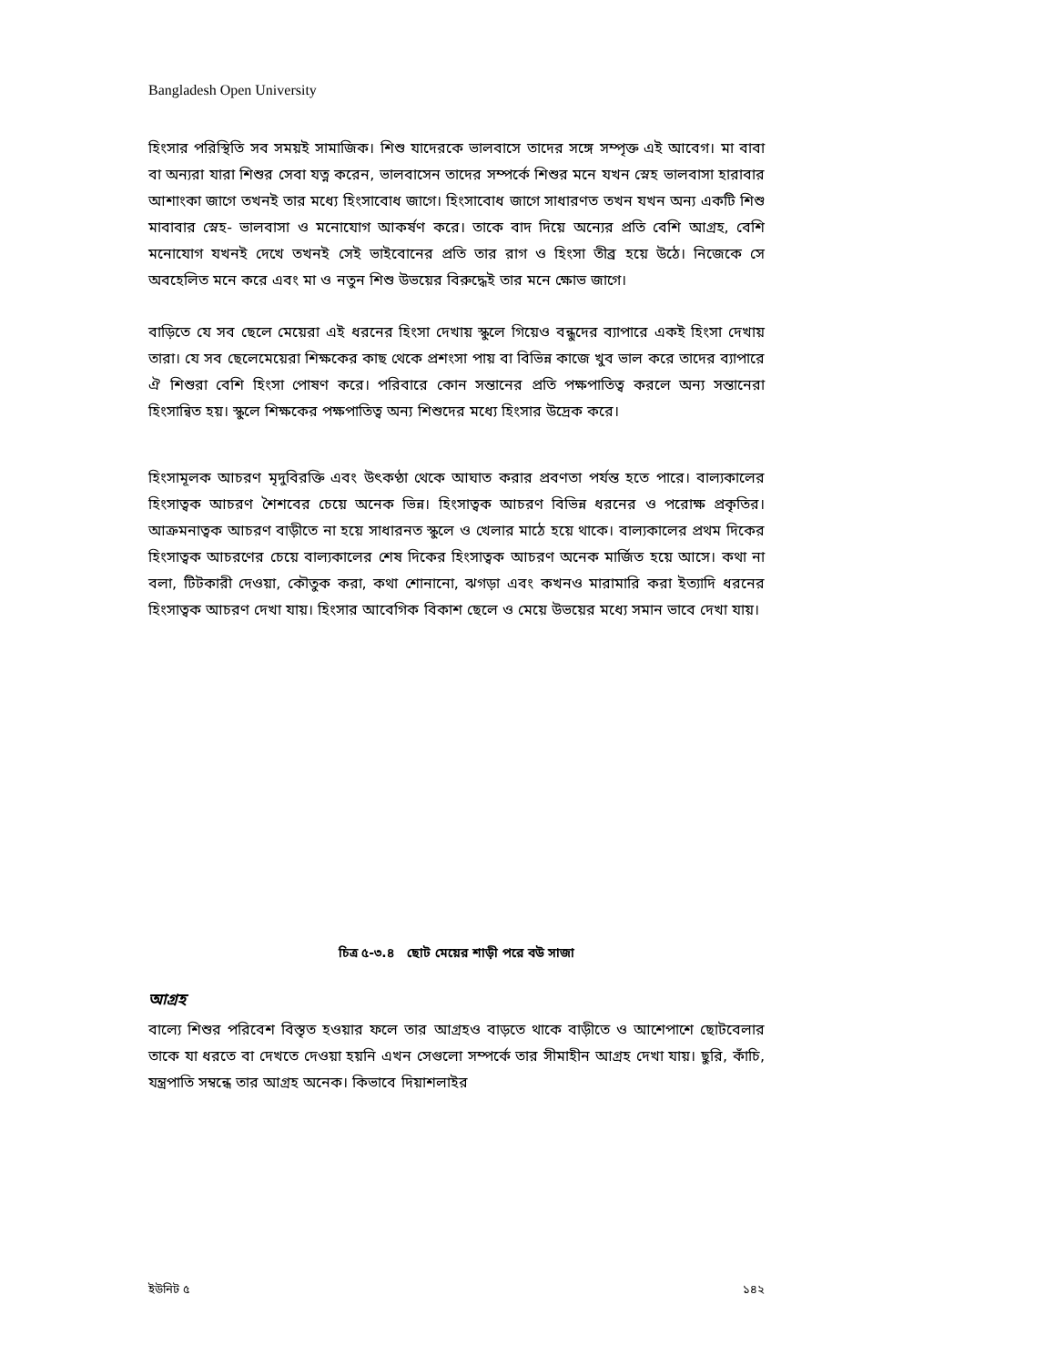Bangladesh Open University
হিংসার পরিস্থিতি সব সময়ই সামাজিক। শিশু যাদেরকে ভালবাসে তাদের সঙ্গে সম্পৃক্ত এই আবেগ। মা বাবা বা অন্যরা যারা শিশুর সেবা যত্ন করেন, ভালবাসেন তাদের সম্পর্কে শিশুর মনে যখন স্নেহ ভালবাসা হারাবার আশাংকা জাগে তখনই তার মধ্যে হিংসাবোধ জাগে। হিংসাবোধ জাগে সাধারণত তখন যখন অন্য একটি শিশু মাবাবার স্নেহ- ভালবাসা ও মনোযোগ আকর্ষণ করে। তাকে বাদ দিয়ে অন্যের প্রতি বেশি আগ্রহ, বেশি মনোযোগ যখনই দেখে তখনই সেই ভাইবোনের প্রতি তার রাগ ও হিংসা তীব্র হয়ে উঠে। নিজেকে সে অবহেলিত মনে করে এবং মা ও নতুন শিশু উভয়ের বিরুদ্ধেই তার মনে ক্ষোভ জাগে।
বাড়িতে যে সব ছেলে মেয়েরা এই ধরনের হিংসা দেখায় স্কুলে গিয়েও বন্ধুদের ব্যাপারে একই হিংসা দেখায় তারা। যে সব ছেলেমেয়েরা শিক্ষকের কাছ থেকে প্রশংসা পায় বা বিভিন্ন কাজে খুব ভাল করে তাদের ব্যাপারে ঐ শিশুরা বেশি হিংসা পোষণ করে। পরিবারে কোন সন্তানের প্রতি পক্ষপাতিত্ব করলে অন্য সন্তানেরা হিংসান্বিত হয়। স্কুলে শিক্ষকের পক্ষপাতিত্ব অন্য শিশুদের মধ্যে হিংসার উদ্রেক করে।
হিংসামূলক আচরণ মৃদুবিরক্তি এবং উৎকণ্ঠা থেকে আঘাত করার প্রবণতা পর্যন্ত হতে পারে। বাল্যকালের হিংসাত্বক আচরণ শৈশবের চেয়ে অনেক ভিন্ন। হিংসাত্বক আচরণ বিভিন্ন ধরনের ও পরোক্ষ প্রকৃতির। আক্রমনাত্বক আচরণ বাড়ীতে না হয়ে সাধারনত স্কুলে ও খেলার মাঠে হয়ে থাকে। বাল্যকালের প্রথম দিকের হিংসাত্বক আচরণের চেয়ে বাল্যকালের শেষ দিকের হিংসাত্বক আচরণ অনেক মার্জিত হয়ে আসে। কথা না বলা, টিটকারী দেওয়া, কৌতুক করা, কথা শোনানো, ঝগড়া এবং কখনও মারামারি করা ইত্যাদি ধরনের হিংসাত্বক আচরণ দেখা যায়। হিংসার আবেগিক বিকাশ ছেলে ও মেয়ে উভয়ের মধ্যে সমান ভাবে দেখা যায়।
চিত্র ৫-৩.৪ ছোট মেয়ের শাড়ী পরে বউ সাজা
আগ্রহ
বাল্যে শিশুর পরিবেশ বিস্তৃত হওয়ার ফলে তার আগ্রহও বাড়তে থাকে বাড়ীতে ও আশেপাশে ছোটবেলার তাকে যা ধরতে বা দেখতে দেওয়া হয়নি এখন সেগুলো সম্পর্কে তার সীমাহীন আগ্রহ দেখা যায়। ছুরি, কাঁচি, যন্ত্রপাতি সম্বন্ধে তার আগ্রহ অনেক। কিভাবে দিয়াশলাইর
ইউনিট ৫ ১৪২